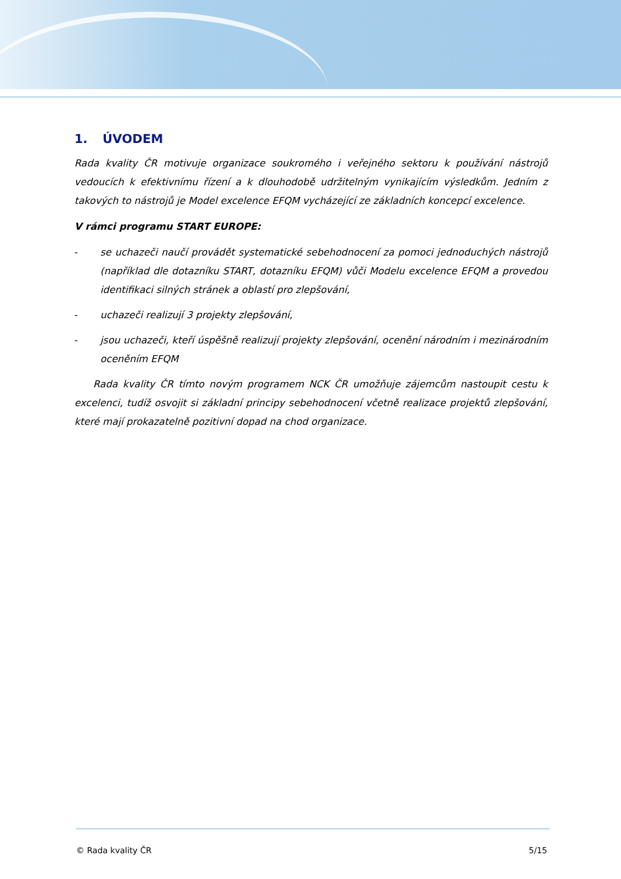1. ÚVODEM
Rada kvality ČR motivuje organizace soukromého i veřejného sektoru k používání nástrojů vedoucích k efektivnímu řízení a k dlouhodobě udržitelným vynikajícím výsledkům. Jedním z takových to nástrojů je Model excelence EFQM vycházející ze základních koncepcí excelence.
V rámci programu START EUROPE:
- se uchazeči naučí provádět systematické sebehodnocení za pomoci jednoduchých nástrojů (například dle dotazníku START, dotazníku EFQM) vůči Modelu excelence EFQM a provedou identifikaci silných stránek a oblastí pro zlepšování,
- uchazeči realizují 3 projekty zlepšování,
- jsou uchazeči, kteří úspěšně realizují projekty zlepšování, ocenění národním i mezinárodním oceněním EFQM
Rada kvality ČR tímto novým programem NCK ČR umožňuje zájemcům nastoupit cestu k excelenci, tudíž osvojit si základní principy sebehodnocení včetně realizace projektů zlepšování, které mají prokazatelně pozitivní dopad na chod organizace.
© Rada kvality ČR 5/15